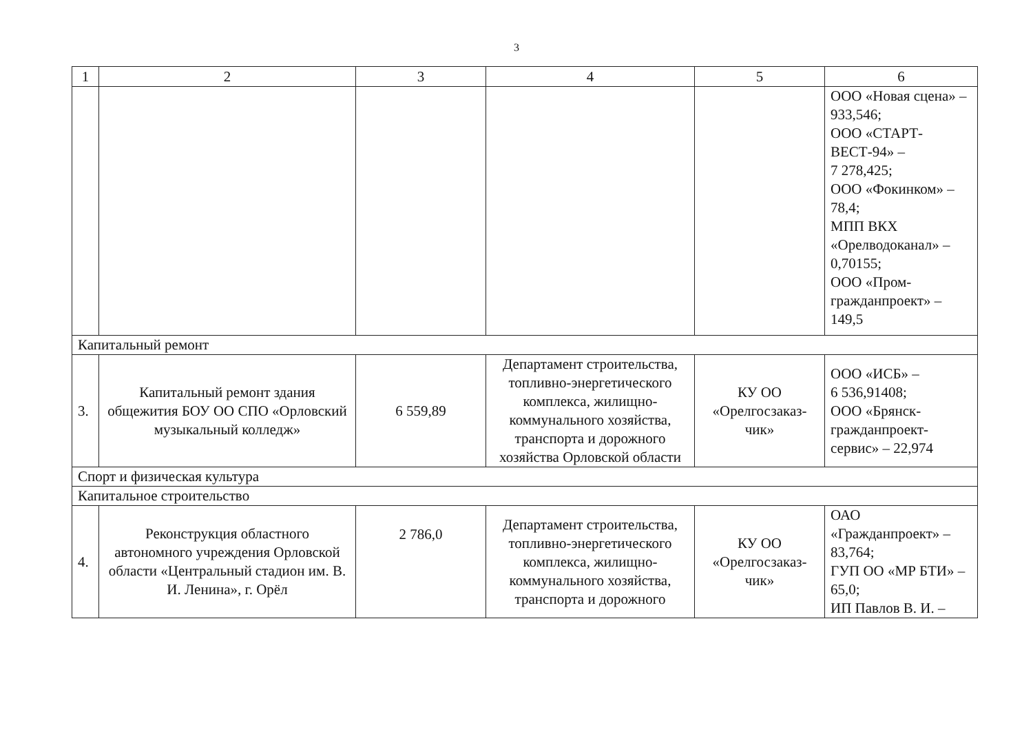3
| 1 | 2 | 3 | 4 | 5 | 6 |
| | | | | | ООО «Новая сцена» – 933,546; ООО «СТАРТ-ВЕСТ-94» – 7 278,425; ООО «Фокинком» – 78,4; МПП ВКХ «Орелводоканал» – 0,70155; ООО «Пром-гражданпроект» – 149,5 |
| Капитальный ремонт | | | | | |
| 3. | Капитальный ремонт здания общежития БОУ ОО СПО «Орловский музыкальный колледж» | 6 559,89 | Департамент строительства, топливно-энергетического комплекса, жилищно-коммунального хозяйства, транспорта и дорожного хозяйства Орловской области | КУ ОО «Орелгосзаказ-чик» | ООО «ИСБ» – 6 536,91408; ООО «Брянск-гражданпроект-сервис» – 22,974 |
| Спорт и физическая культура | | | | | |
| Капитальное строительство | | | | | |
| 4. | Реконструкция областного автономного учреждения Орловской области «Центральный стадион им. В. И. Ленина», г. Орёл | 2 786,0 | Департамент строительства, топливно-энергетического комплекса, жилищно-коммунального хозяйства, транспорта и дорожного | КУ ОО «Орелгосзаказ-чик» | ОАО «Гражданпроект» – 83,764; ГУП ОО «МР БТИ» – 65,0; ИП Павлов В. И. – |